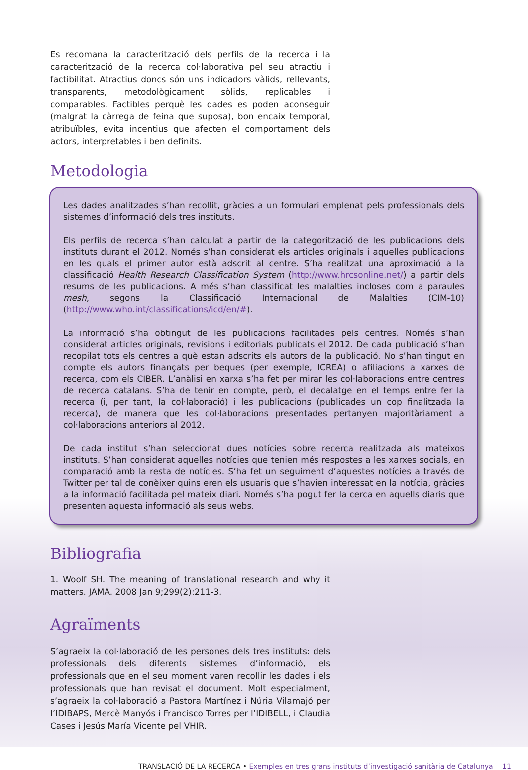Es recomana la caracterització dels perfils de la recerca i la caracterització de la recerca col·laborativa pel seu atractiu i factibilitat. Atractius doncs són uns indicadors vàlids, rellevants, transparents, metodològicament sòlids, replicables i comparables. Factibles perquè les dades es poden aconseguir (malgrat la càrrega de feina que suposa), bon encaix temporal, atribuïbles, evita incentius que afecten el comportament dels actors, interpretables i ben definits.
Metodologia
Les dades analitzades s’han recollit, gràcies a un formulari emplenat pels professionals dels sistemes d’informació dels tres instituts.
Els perfils de recerca s’han calculat a partir de la categorització de les publicacions dels instituts durant el 2012. Només s’han considerat els articles originals i aquelles publicacions en les quals el primer autor està adscrit al centre. S’ha realitzat una aproximació a la classificació Health Research Classification System (http://www.hrcsonline.net/) a partir dels resums de les publicacions. A més s’han classificat les malalties incloses com a paraules mesh, segons la Classificació Internacional de Malalties (CIM-10) (http://www.who.int/classifications/icd/en/#).
La informació s’ha obtingut de les publicacions facilitades pels centres. Només s’han considerat articles originals, revisions i editorials publicats el 2012. De cada publicació s’han recopilat tots els centres a què estan adscrits els autors de la publicació. No s’han tingut en compte els autors finançats per beques (per exemple, ICREA) o afiliacions a xarxes de recerca, com els CIBER. L’anàlisi en xarxa s’ha fet per mirar les col·laboracions entre centres de recerca catalans. S’ha de tenir en compte, però, el decalatge en el temps entre fer la recerca (i, per tant, la col·laboració) i les publicacions (publicades un cop finalitzada la recerca), de manera que les col·laboracions presentades pertanyen majoritàriament a col·laboracions anteriors al 2012.
De cada institut s’han seleccionat dues notícies sobre recerca realitzada als mateixos instituts. S’han considerat aquelles notícies que tenien més respostes a les xarxes socials, en comparació amb la resta de notícies. S’ha fet un seguiment d’aquestes notícies a través de Twitter per tal de conèixer quins eren els usuaris que s’havien interessat en la notícia, gràcies a la informació facilitada pel mateix diari. Només s’ha pogut fer la cerca en aquells diaris que presenten aquesta informació als seus webs.
Bibliografia
1. Woolf SH. The meaning of translational research and why it matters. JAMA. 2008 Jan 9;299(2):211-3.
Agraïments
S’agraeix la col·laboració de les persones dels tres instituts: dels professionals dels diferents sistemes d’informació, els professionals que en el seu moment varen recollir les dades i els professionals que han revisat el document. Molt especialment, s’agraeix la col·laboració a Pastora Martínez i Núria Vilamajó per l’IDIBAPS, Mercè Manyós i Francisco Torres per l’IDIBELL, i Claudia Cases i Jesús María Vicente pel VHIR.
TRANSLACIÓ DE LA RECERCA • Exemples en tres grans instituts d’investigació sanitària de Catalunya 11